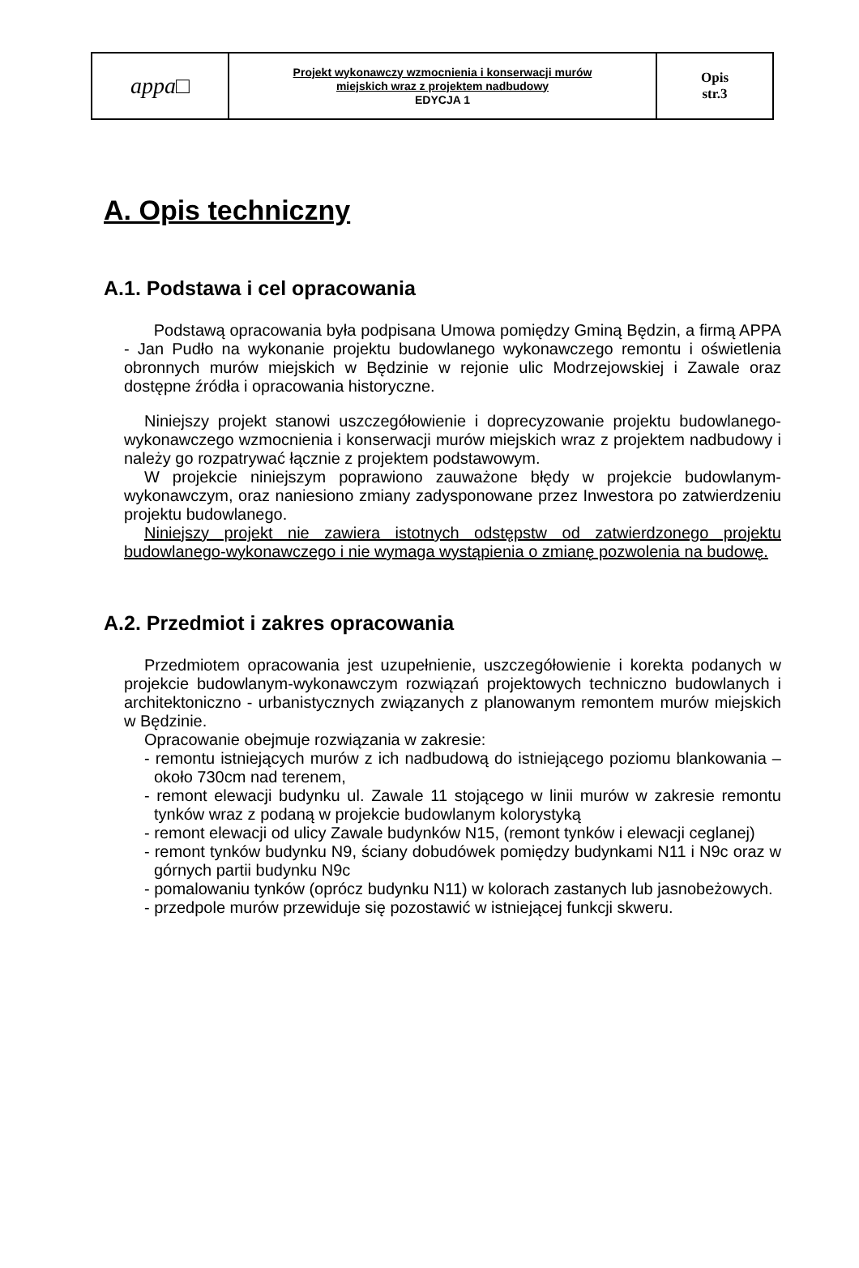| appa□ | Projekt wykonawczy wzmocnienia i konserwacji murów miejskich wraz z projektem nadbudowy EDYCJA 1 | Opis str.3 |
A. Opis techniczny
A.1. Podstawa i cel opracowania
Podstawą opracowania była podpisana Umowa pomiędzy Gminą Będzin, a firmą APPA - Jan Pudło na wykonanie projektu budowlanego wykonawczego remontu i oświetlenia obronnych murów miejskich w Będzinie w rejonie ulic Modrzejowskiej i Zawale oraz dostępne źródła i opracowania historyczne.
Niniejszy projekt stanowi uszczegółowienie i doprecyzowanie projektu budowlanego-wykonawczego wzmocnienia i konserwacji murów miejskich wraz z projektem nadbudowy i należy go rozpatrywać łącznie z projektem podstawowym.
W projekcie niniejszym poprawiono zauważone błędy w projekcie budowlanym-wykonawczym, oraz naniesiono zmiany zadysponowane przez Inwestora po zatwierdzeniu projektu budowlanego.
Niniejszy projekt nie zawiera istotnych odstępstw od zatwierdzonego projektu budowlanego-wykonawczego i nie wymaga wystąpienia o zmianę pozwolenia na budowę.
A.2. Przedmiot i zakres opracowania
Przedmiotem opracowania jest uzupełnienie, uszczegółowienie i korekta podanych w projekcie budowlanym-wykonawczym rozwiązań projektowych techniczno budowlanych i architektoniczno - urbanistycznych związanych z planowanym remontem murów miejskich w Będzinie.
Opracowanie obejmuje rozwiązania w zakresie:
- remontu istniejących murów z ich nadbudową do istniejącego poziomu blankowania – około 730cm nad terenem,
- remont elewacji budynku ul. Zawale 11 stojącego w linii murów w zakresie remontu tynków wraz z podaną w projekcie budowlanym kolorystyką
- remont elewacji od ulicy Zawale budynków N15, (remont tynków i elewacji ceglanej)
- remont tynków budynku N9, ściany dobudówek pomiędzy budynkami N11 i N9c oraz w górnych partii budynku N9c
- pomalowaniu tynków (oprócz budynku N11) w kolorach zastanych lub jasnobeżowych.
- przedpole murów przewiduje się pozostawić w istniejącej funkcji skweru.